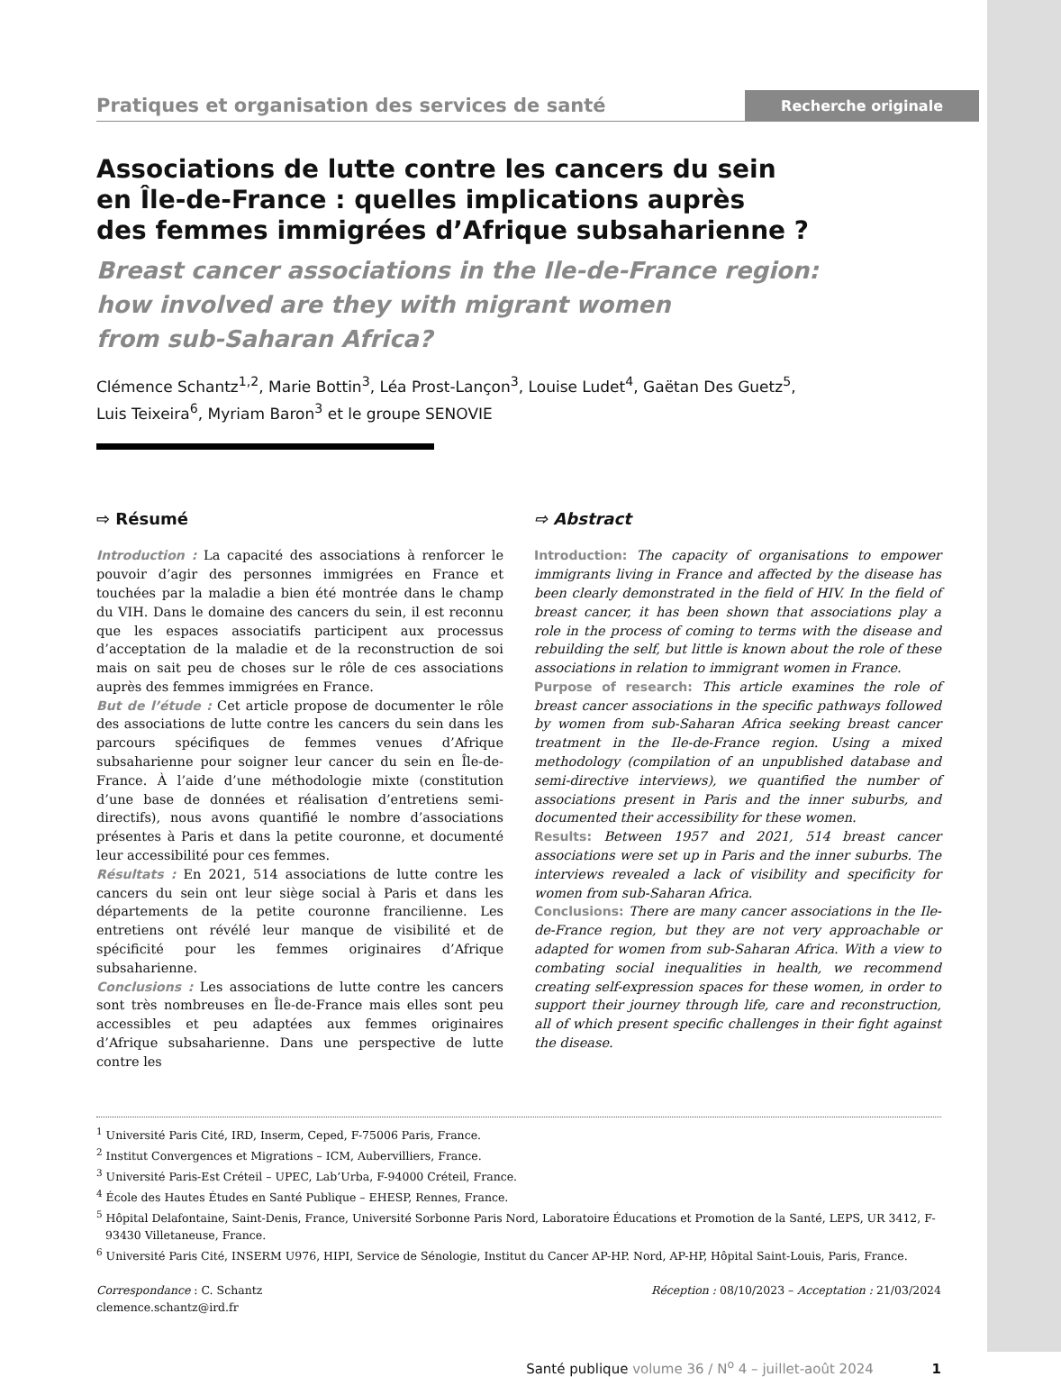Pratiques et organisation des services de santé Recherche originale
Associations de lutte contre les cancers du sein
en Île-de-France : quelles implications auprès
des femmes immigrées d’Afrique subsaharienne ?
Breast cancer associations in the Ile-de-France region:
how involved are they with migrant women
from sub-Saharan Africa?
Clémence Schantz<sup>1,2</sup>, Marie Bottin<sup>3</sup>, Léa Prost-Lançon<sup>3</sup>, Louise Ludet<sup>4</sup>, Gaëtan Des Guetz<sup>5</sup>,
Luis Teixeira<sup>6</sup>, Myriam Baron<sup>3</sup> et le groupe SENOVIE
⇨ Résumé
Introduction : La capacité des associations à renforcer le pouvoir d’agir des personnes immigrées en France et touchées par la maladie a bien été montrée dans le champ du VIH. Dans le domaine des cancers du sein, il est reconnu que les espaces associatifs participent aux processus d’acceptation de la maladie et de la reconstruction de soi mais on sait peu de choses sur le rôle de ces associations auprès des femmes immigrées en France.
But de l’étude : Cet article propose de documenter le rôle des associations de lutte contre les cancers du sein dans les parcours spécifiques de femmes venues d’Afrique subsaharienne pour soigner leur cancer du sein en Île-de-France. À l’aide d’une méthodologie mixte (constitution d’une base de données et réalisation d’entretiens semi-directifs), nous avons quantifié le nombre d’associations présentes à Paris et dans la petite couronne, et documenté leur accessibilité pour ces femmes.
Résultats : En 2021, 514 associations de lutte contre les cancers du sein ont leur siège social à Paris et dans les départements de la petite couronne francilienne. Les entretiens ont révélé leur manque de visibilité et de spécificité pour les femmes originaires d’Afrique subsaharienne.
Conclusions : Les associations de lutte contre les cancers sont très nombreuses en Île-de-France mais elles sont peu accessibles et peu adaptées aux femmes originaires d’Afrique subsaharienne. Dans une perspective de lutte contre les
⇨ Abstract
Introduction: The capacity of organisations to empower immigrants living in France and affected by the disease has been clearly demonstrated in the field of HIV. In the field of breast cancer, it has been shown that associations play a role in the process of coming to terms with the disease and rebuilding the self, but little is known about the role of these associations in relation to immigrant women in France.
Purpose of research: This article examines the role of breast cancer associations in the specific pathways followed by women from sub-Saharan Africa seeking breast cancer treatment in the Ile-de-France region. Using a mixed methodology (compilation of an unpublished database and semi-directive interviews), we quantified the number of associations present in Paris and the inner suburbs, and documented their accessibility for these women.
Results: Between 1957 and 2021, 514 breast cancer associations were set up in Paris and the inner suburbs. The interviews revealed a lack of visibility and specificity for women from sub-Saharan Africa.
Conclusions: There are many cancer associations in the Ile-de-France region, but they are not very approachable or adapted for women from sub-Saharan Africa. With a view to combating social inequalities in health, we recommend creating self-expression spaces for these women, in order to support their journey through life, care and reconstruction, all of which present specific challenges in their fight against the disease.
<sup>1</sup> Université Paris Cité, IRD, Inserm, Ceped, F-75006 Paris, France.
<sup>2</sup> Institut Convergences et Migrations – ICM, Aubervilliers, France.
<sup>3</sup> Université Paris-Est Créteil – UPEC, Lab’Urba, F-94000 Créteil, France.
<sup>4</sup> École des Hautes Études en Santé Publique – EHESP, Rennes, France.
<sup>5</sup> Hôpital Delafontaine, Saint-Denis, France, Université Sorbonne Paris Nord, Laboratoire Éducations et Promotion de la Santé, LEPS, UR 3412, F-93430 Villetaneuse, France.
<sup>6</sup> Université Paris Cité, INSERM U976, HIPI, Service de Sénologie, Institut du Cancer AP-HP. Nord, AP-HP, Hôpital Saint-Louis, Paris, France.
Correspondance : C. Schantz
clemence.schantz@ird.fr
Réception : 08/10/2023 – Acceptation : 21/03/2024
Santé publique volume 36 / N<sup>o</sup> 4 – juillet-août 2024 1